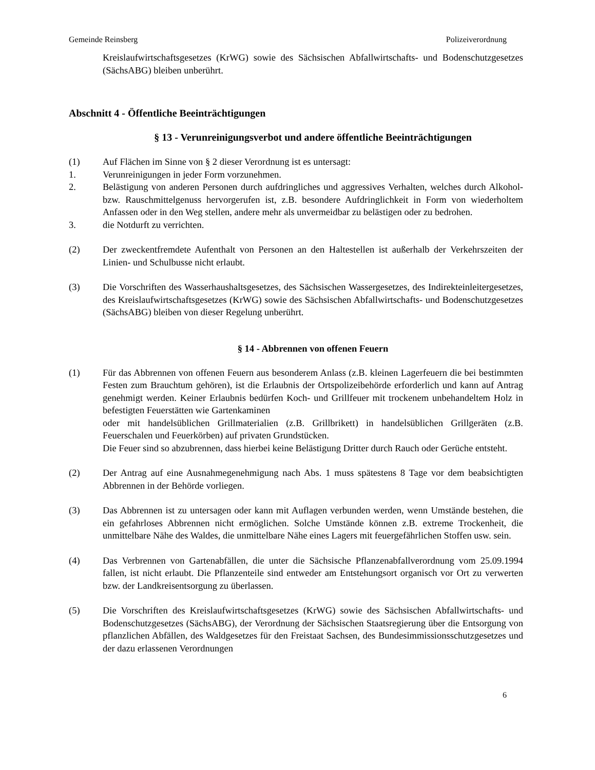Gemeinde Reinsberg Polizeiverordnung
Kreislaufwirtschaftsgesetzes (KrWG) sowie des Sächsischen Abfallwirtschafts- und Bodenschutzgesetzes (SächsABG) bleiben unberührt.
Abschnitt 4 - Öffentliche Beeinträchtigungen
§ 13 - Verunreinigungsverbot und andere öffentliche Beeinträchtigungen
(1) Auf Flächen im Sinne von § 2 dieser Verordnung ist es untersagt:
1. Verunreinigungen in jeder Form vorzunehmen.
2. Belästigung von anderen Personen durch aufdringliches und aggressives Verhalten, welches durch Alkohol- bzw. Rauschmittelgenuss hervorgerufen ist, z.B. besondere Aufdringlichkeit in Form von wiederholtem Anfassen oder in den Weg stellen, andere mehr als unvermeidbar zu belästigen oder zu bedrohen.
3. die Notdurft zu verrichten.
(2) Der zweckentfremdete Aufenthalt von Personen an den Haltestellen ist außerhalb der Verkehrszeiten der Linien- und Schulbusse nicht erlaubt.
(3) Die Vorschriften des Wasserhaushaltsgesetzes, des Sächsischen Wassergesetzes, des Indirekteinleitergesetzes, des Kreislaufwirtschaftsgesetzes (KrWG) sowie des Sächsischen Abfallwirtschafts- und Bodenschutzgesetzes (SächsABG) bleiben von dieser Regelung unberührt.
§ 14 - Abbrennen von offenen Feuern
(1) Für das Abbrennen von offenen Feuern aus besonderem Anlass (z.B. kleinen Lagerfeuern die bei bestimmten Festen zum Brauchtum gehören), ist die Erlaubnis der Ortspolizeibehörde erforderlich und kann auf Antrag genehmigt werden. Keiner Erlaubnis bedürfen Koch- und Grillfeuer mit trockenem unbehandeltem Holz in befestigten Feuerstätten wie Gartenkaminen
oder mit handelsüblichen Grillmaterialien (z.B. Grillbrikett) in handelsüblichen Grillgeräten (z.B. Feuerschalen und Feuerkörben) auf privaten Grundstücken.
Die Feuer sind so abzubrennen, dass hierbei keine Belästigung Dritter durch Rauch oder Gerüche entsteht.
(2) Der Antrag auf eine Ausnahmegenehmigung nach Abs. 1 muss spätestens 8 Tage vor dem beabsichtigten Abbrennen in der Behörde vorliegen.
(3) Das Abbrennen ist zu untersagen oder kann mit Auflagen verbunden werden, wenn Umstände bestehen, die ein gefahrloses Abbrennen nicht ermöglichen. Solche Umstände können z.B. extreme Trockenheit, die unmittelbare Nähe des Waldes, die unmittelbare Nähe eines Lagers mit feuergefährlichen Stoffen usw. sein.
(4) Das Verbrennen von Gartenabfällen, die unter die Sächsische Pflanzenabfallverordnung vom 25.09.1994 fallen, ist nicht erlaubt. Die Pflanzenteile sind entweder am Entstehungsort organisch vor Ort zu verwerten bzw. der Landkreisentsorgung zu überlassen.
(5) Die Vorschriften des Kreislaufwirtschaftsgesetzes (KrWG) sowie des Sächsischen Abfallwirtschafts- und Bodenschutzgesetzes (SächsABG), der Verordnung der Sächsischen Staatsregierung über die Entsorgung von pflanzlichen Abfällen, des Waldgesetzes für den Freistaat Sachsen, des Bundesimmissionsschutzgesetzes und der dazu erlassenen Verordnungen
6